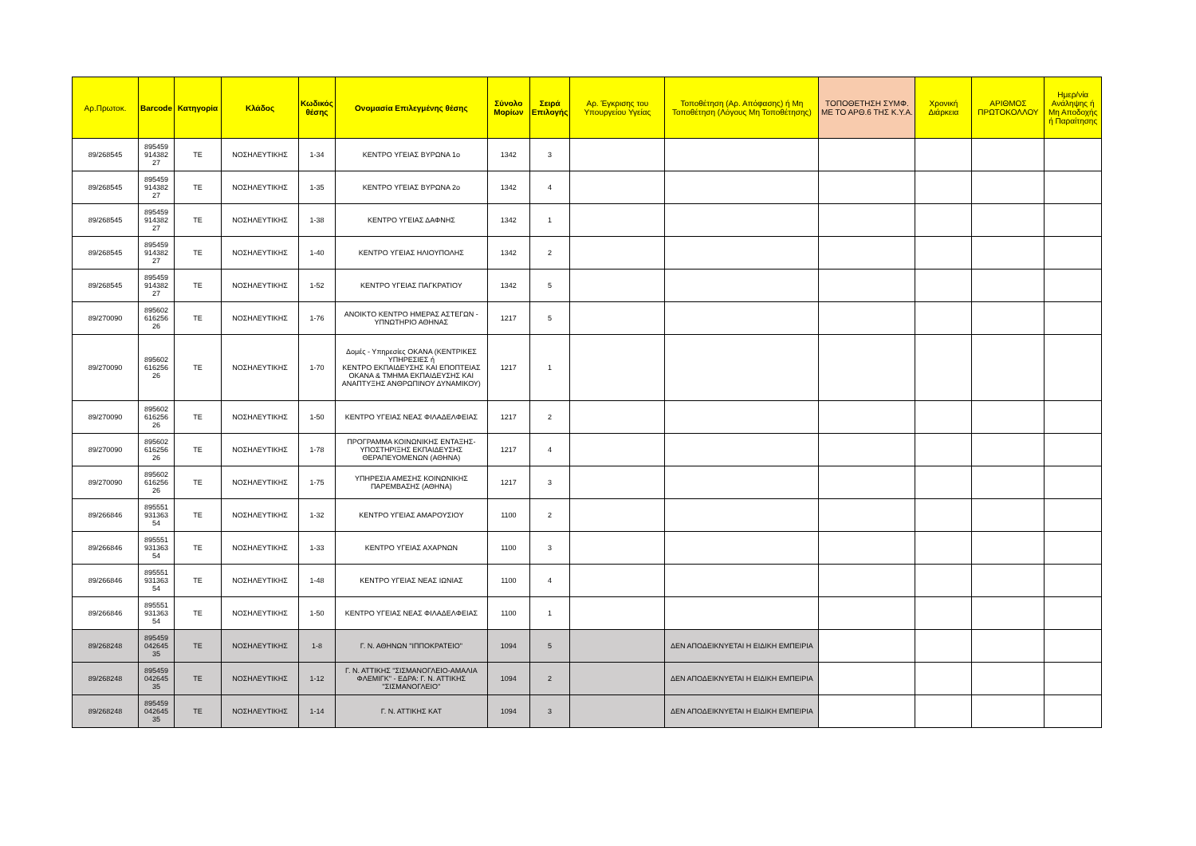| Αρ.Πρωτοκ. | Barcode | Κατηγορία | Κλάδος | Κωδικός θέσης | Ονομασία Επιλεγμένης θέσης | Σύνολο Μορίων | Σειρά Επιλογής | Αρ. Έγκρισης του Υπουργείου Υγείας | Τοποθέτηση (Αρ. Απόφασης) ή Μη Τοποθέτηση (Λόγους Μη Τοποθέτησης) | ΤΟΠΟΘΕΤΗΣΗ ΣΥΜΦ. ΜΕ ΤΟ ΑΡΘ.6 ΤΗΣ Κ.Υ.Α. | Χρονική Διάρκεια | ΑΡΙΘΜΟΣ ΠΡΩΤΟΚΟΛΛΟΥ | Ημερ/νία Ανάληψης ή Μη Αποδοχής ή Παραίτησης |
| --- | --- | --- | --- | --- | --- | --- | --- | --- | --- | --- | --- | --- | --- |
| 89/268545 | 895459 914382 27 | ΤΕ | ΝΟΣΗΛΕΥΤΙΚΗΣ | 1-34 | ΚΕΝΤΡΟ ΥΓΕΙΑΣ ΒΥΡΩΝΑ 1ο | 1342 | 3 | | | | | | |
| 89/268545 | 895459 914382 27 | ΤΕ | ΝΟΣΗΛΕΥΤΙΚΗΣ | 1-35 | ΚΕΝΤΡΟ ΥΓΕΙΑΣ ΒΥΡΩΝΑ 2ο | 1342 | 4 | | | | | | |
| 89/268545 | 895459 914382 27 | ΤΕ | ΝΟΣΗΛΕΥΤΙΚΗΣ | 1-38 | ΚΕΝΤΡΟ ΥΓΕΙΑΣ ΔΑΦΝΗΣ | 1342 | 1 | | | | | | |
| 89/268545 | 895459 914382 27 | ΤΕ | ΝΟΣΗΛΕΥΤΙΚΗΣ | 1-40 | ΚΕΝΤΡΟ ΥΓΕΙΑΣ ΗΛΙΟΥΠΟΛΗΣ | 1342 | 2 | | | | | | |
| 89/268545 | 895459 914382 27 | ΤΕ | ΝΟΣΗΛΕΥΤΙΚΗΣ | 1-52 | ΚΕΝΤΡΟ ΥΓΕΙΑΣ ΠΑΓΚΡΑΤΙΟΥ | 1342 | 5 | | | | | | |
| 89/270090 | 895602 616256 26 | ΤΕ | ΝΟΣΗΛΕΥΤΙΚΗΣ | 1-76 | ΑΝΟΙΚΤΟ ΚΕΝΤΡΟ ΗΜΕΡΑΣ ΑΣΤΕΓΩΝ - ΥΠΝΩΤΗΡΙΟ ΑΘΗΝΑΣ | 1217 | 5 | | | | | | |
| 89/270090 | 895602 616256 26 | ΤΕ | ΝΟΣΗΛΕΥΤΙΚΗΣ | 1-70 | Δομές - Υπηρεσίες ΟΚΑΝΑ (ΚΕΝΤΡΙΚΕΣ ΥΠΗΡΕΣΙΕΣ ή ΚΕΝΤΡΟ ΕΚΠΑΙΔΕΥΣΗΣ ΚΑΙ ΕΠΟΠΤΕΙΑΣ ΟΚΑΝΑ & ΤΜΗΜΑ ΕΚΠΑΙΔΕΥΣΗΣ ΚΑΙ ΑΝΑΠΤΥΞΗΣ ΑΝΘΡΩΠΙΝΟΥ ΔΥΝΑΜΙΚΟΥ) | 1217 | 1 | | | | | | |
| 89/270090 | 895602 616256 26 | ΤΕ | ΝΟΣΗΛΕΥΤΙΚΗΣ | 1-50 | ΚΕΝΤΡΟ ΥΓΕΙΑΣ ΝΕΑΣ ΦΙΛΑΔΕΛΦΕΙΑΣ | 1217 | 2 | | | | | | |
| 89/270090 | 895602 616256 26 | ΤΕ | ΝΟΣΗΛΕΥΤΙΚΗΣ | 1-78 | ΠΡΟΓΡΑΜΜΑ ΚΟΙΝΩΝΙΚΗΣ ΕΝΤΑΞΗΣ-ΥΠΟΣΤΗΡΙΞΗΣ ΕΚΠΑΙΔΕΥΣΗΣ ΘΕΡΑΠΕΥΟΜΕΝΩΝ (ΑΘΗΝΑ) | 1217 | 4 | | | | | | |
| 89/270090 | 895602 616256 26 | ΤΕ | ΝΟΣΗΛΕΥΤΙΚΗΣ | 1-75 | ΥΠΗΡΕΣΙΑ ΑΜΕΣΗΣ ΚΟΙΝΩΝΙΚΗΣ ΠΑΡΕΜΒΑΣΗΣ (ΑΘΗΝΑ) | 1217 | 3 | | | | | | |
| 89/266846 | 895551 931363 54 | ΤΕ | ΝΟΣΗΛΕΥΤΙΚΗΣ | 1-32 | ΚΕΝΤΡΟ ΥΓΕΙΑΣ ΑΜΑΡΟΥΣΙΟΥ | 1100 | 2 | | | | | | |
| 89/266846 | 895551 931363 54 | ΤΕ | ΝΟΣΗΛΕΥΤΙΚΗΣ | 1-33 | ΚΕΝΤΡΟ ΥΓΕΙΑΣ ΑΧΑΡΝΩΝ | 1100 | 3 | | | | | | |
| 89/266846 | 895551 931363 54 | ΤΕ | ΝΟΣΗΛΕΥΤΙΚΗΣ | 1-48 | ΚΕΝΤΡΟ ΥΓΕΙΑΣ ΝΕΑΣ ΙΩΝΙΑΣ | 1100 | 4 | | | | | | |
| 89/266846 | 895551 931363 54 | ΤΕ | ΝΟΣΗΛΕΥΤΙΚΗΣ | 1-50 | ΚΕΝΤΡΟ ΥΓΕΙΑΣ ΝΕΑΣ ΦΙΛΑΔΕΛΦΕΙΑΣ | 1100 | 1 | | | | | | |
| 89/268248 | 895459 042645 35 | ΤΕ | ΝΟΣΗΛΕΥΤΙΚΗΣ | 1-8 | Γ. Ν. ΑΘΗΝΩΝ "ΙΠΠΟΚΡΑΤΕΙΟ" | 1094 | 5 | | ΔΕΝ ΑΠΟΔΕΙΚΝΥΕΤΑΙ Η ΕΙΔΙΚΗ ΕΜΠΕΙΡΙΑ | | | | |
| 89/268248 | 895459 042645 35 | ΤΕ | ΝΟΣΗΛΕΥΤΙΚΗΣ | 1-12 | Γ. Ν. ΑΤΤΙΚΗΣ "ΣΙΣΜΑΝΟΓΛΕΙΟ-ΑΜΑΛΙΑ ΦΛΕΜΙΓΚ" - ΕΔΡΑ: Γ. Ν. ΑΤΤΙΚΗΣ ''ΣΙΣΜΑΝΟΓΛΕΙΟ'' | 1094 | 2 | | ΔΕΝ ΑΠΟΔΕΙΚΝΥΕΤΑΙ Η ΕΙΔΙΚΗ ΕΜΠΕΙΡΙΑ | | | | |
| 89/268248 | 895459 042645 35 | ΤΕ | ΝΟΣΗΛΕΥΤΙΚΗΣ | 1-14 | Γ. Ν. ΑΤΤΙΚΗΣ ΚΑΤ | 1094 | 3 | | ΔΕΝ ΑΠΟΔΕΙΚΝΥΕΤΑΙ Η ΕΙΔΙΚΗ ΕΜΠΕΙΡΙΑ | | | | |